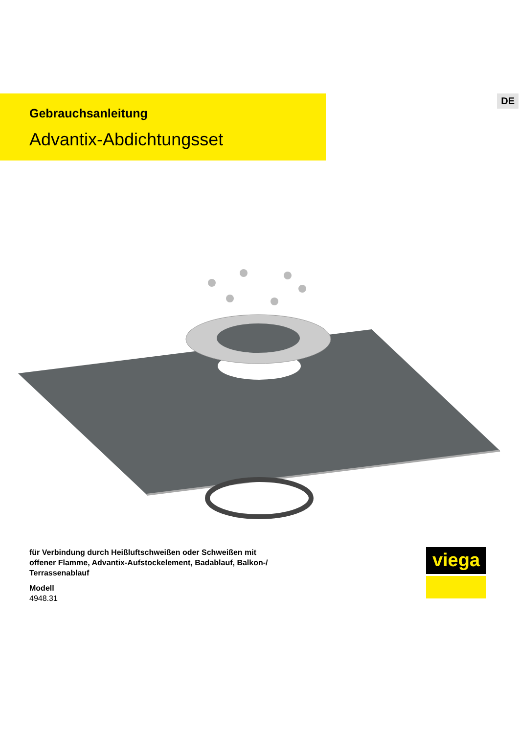DE
Gebrauchsanleitung
Advantix-Abdichtungsset
für Verbindung durch Heißluftschweißen oder Schweißen mit
offener Flamme, Advantix-Aufstockelement, Badablauf, Balkon-/
Terrassenablauf
Modell
4948.31
viega